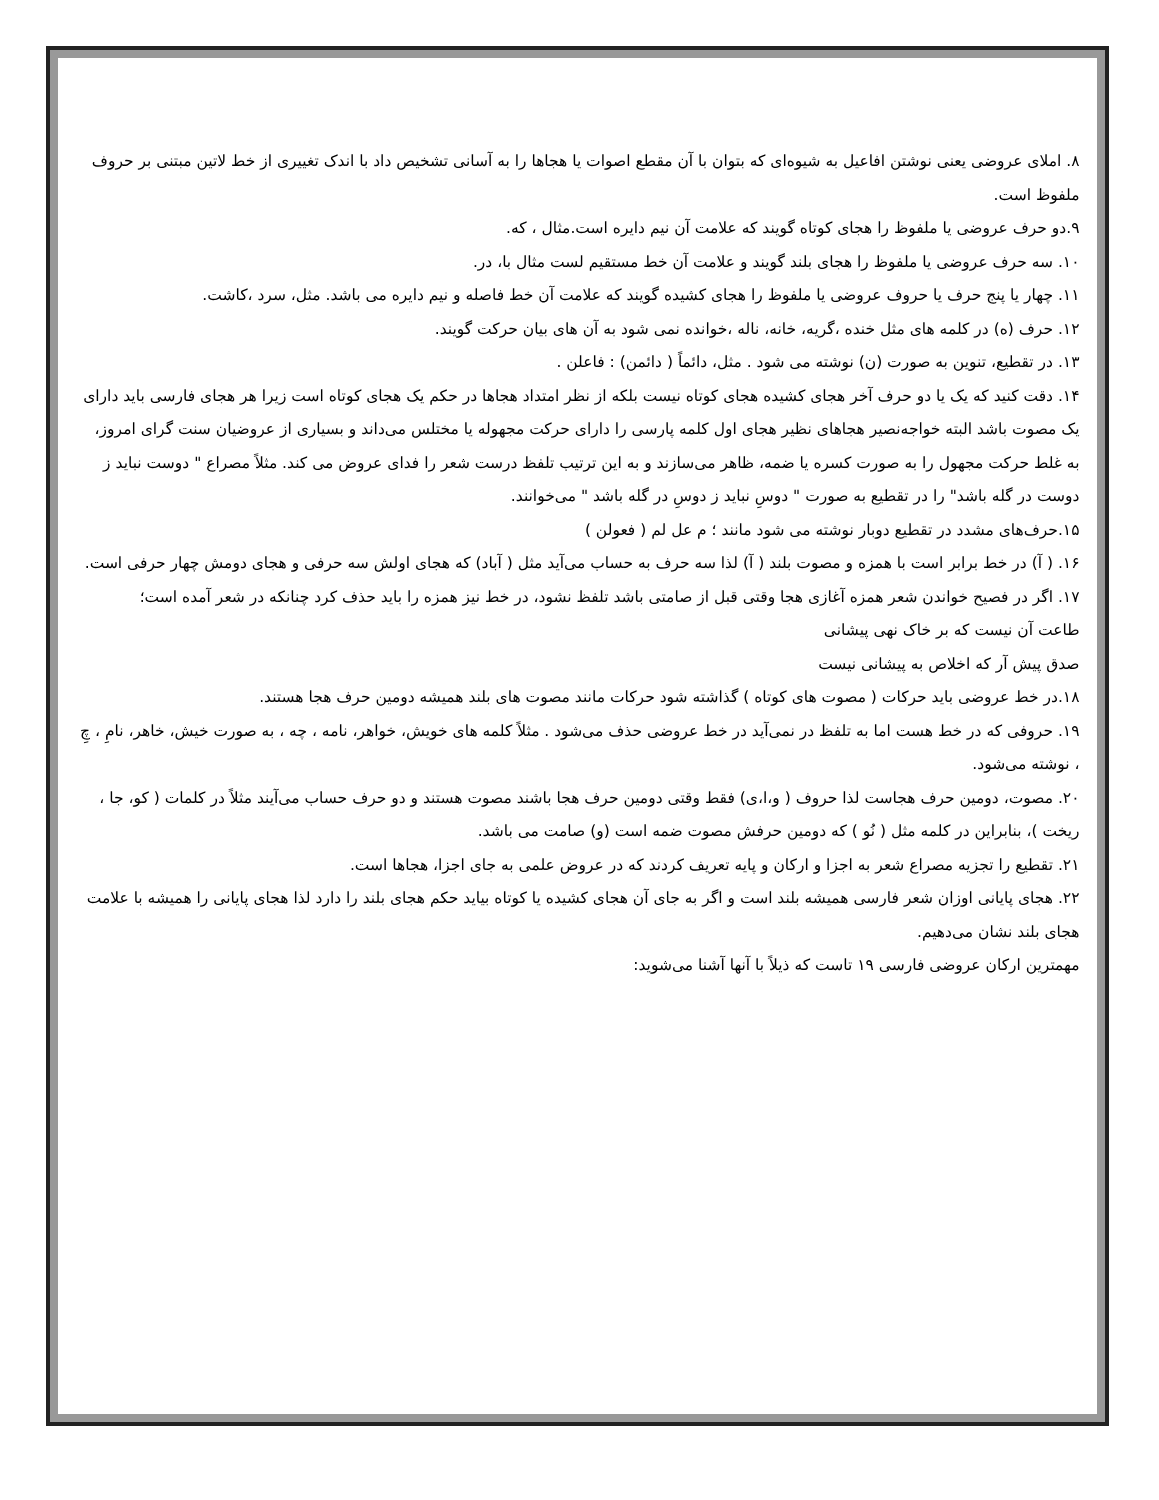۸. املای عروضی یعنی نوشتن افاعیل به شیوه‌ای که بتوان با آن مقطع اصوات یا هجاها را به آسانی تشخیص داد با اندک تغییری از خط لاتین مبتنی بر حروف ملفوظ است.
۹.دو حرف عروضی یا ملفوظ را هجای کوتاه گویند که علامت آن نیم دایره است.مثال ، که.
۱۰. سه حرف عروضی یا ملفوظ را هجای بلند گویند و علامت آن خط مستقیم لست مثال با، در.
۱۱. چهار یا پنج حرف یا حروف عروضی یا ملفوظ را هجای کشیده گویند که علامت آن خط فاصله و نیم دایره می باشد. مثل، سرد ،کاشت.
۱۲. حرف (ه) در کلمه های مثل خنده ،گریه، خانه، ناله ،خوانده نمی شود به آن های بیان حرکت گویند.
۱۳. در تقطیع، تنوین به صورت (ن) نوشته می شود . مثل، دائماً ( دائمن) : فاعلن .
۱۴. دقت کنید که یک یا دو حرف آخر هجای کشیده هجای کوتاه نیست بلکه از نظر امتداد هجاها در حکم یک هجای کوتاه است زیرا هر هجای فارسی باید دارای یک مصوت باشد البته خواجه‌نصیر هجاهای نظیر هجای اول کلمه پارسی را دارای حرکت مجهوله یا مختلس می‌داند و بسیاری از عروضیان سنت گرای امروز، به غلط حرکت مجهول را به صورت کسره یا ضمه، ظاهر می‌سازند و به این ترتیب تلفظ درست شعر را فدای عروض می کند. مثلاً مصراع " دوست نباید ز دوست در گله باشد" را در تقطیع به صورت " دوسِ نباید ز دوسِ در گله باشد " می‌خوانند.
۱۵.حرف‌های مشدد در تقطیع دوبار نوشته می شود مانند ؛ م عل لم ( فعولن )
۱۶. ( آ) در خط برابر است با همزه و مصوت بلند ( آ) لذا سه حرف به حساب می‌آید مثل ( آباد) که هجای اولش سه حرفی و هجای دومش چهار حرفی است.
۱۷. اگر در فصیح خواندن شعر همزه آغازی هجا وقتی قبل از صامتی باشد تلفظ نشود، در خط نیز همزه را باید حذف کرد چنانکه در شعر آمده است؛
طاعت آن نیست که بر خاک نهی پیشانی
صدق پیش آر که اخلاص به پیشانی نیست
۱۸.در خط عروضی باید حرکات ( مصوت های کوتاه ) گذاشته شود حرکات مانند مصوت های بلند همیشه دومین حرف هجا هستند.
۱۹. حروفی که در خط هست اما به تلفظ در نمی‌آید در خط عروضی حذف می‌شود . مثلاً کلمه های خویش، خواهر، نامه ، چه ، به صورت خیش، خاهر، نامِ ، چِ ، نوشته می‌شود.
۲۰. مصوت، دومین حرف هجاست لذا حروف ( و،ا،ی) فقط وقتی دومین حرف هجا باشند مصوت هستند و دو حرف حساب می‌آیند مثلاً در کلمات ( کو، جا ، ریخت )، بنابراین در کلمه مثل ( نُو ) که دومین حرفش مصوت ضمه است (و) صامت می باشد.
۲۱. تقطیع را تجزیه مصراع شعر به اجزا و ارکان و پایه تعریف کردند که در عروض علمی به جای اجزا، هجاها است.
۲۲. هجای پایانی اوزان شعر فارسی همیشه بلند است و اگر به جای آن هجای کشیده یا کوتاه بیاید حکم هجای بلند را دارد لذا هجای پایانی را همیشه با علامت هجای بلند نشان می‌دهیم.
مهمترین ارکان عروضی فارسی ۱۹ تاست که ذیلاً با آنها آشنا می‌شوید: